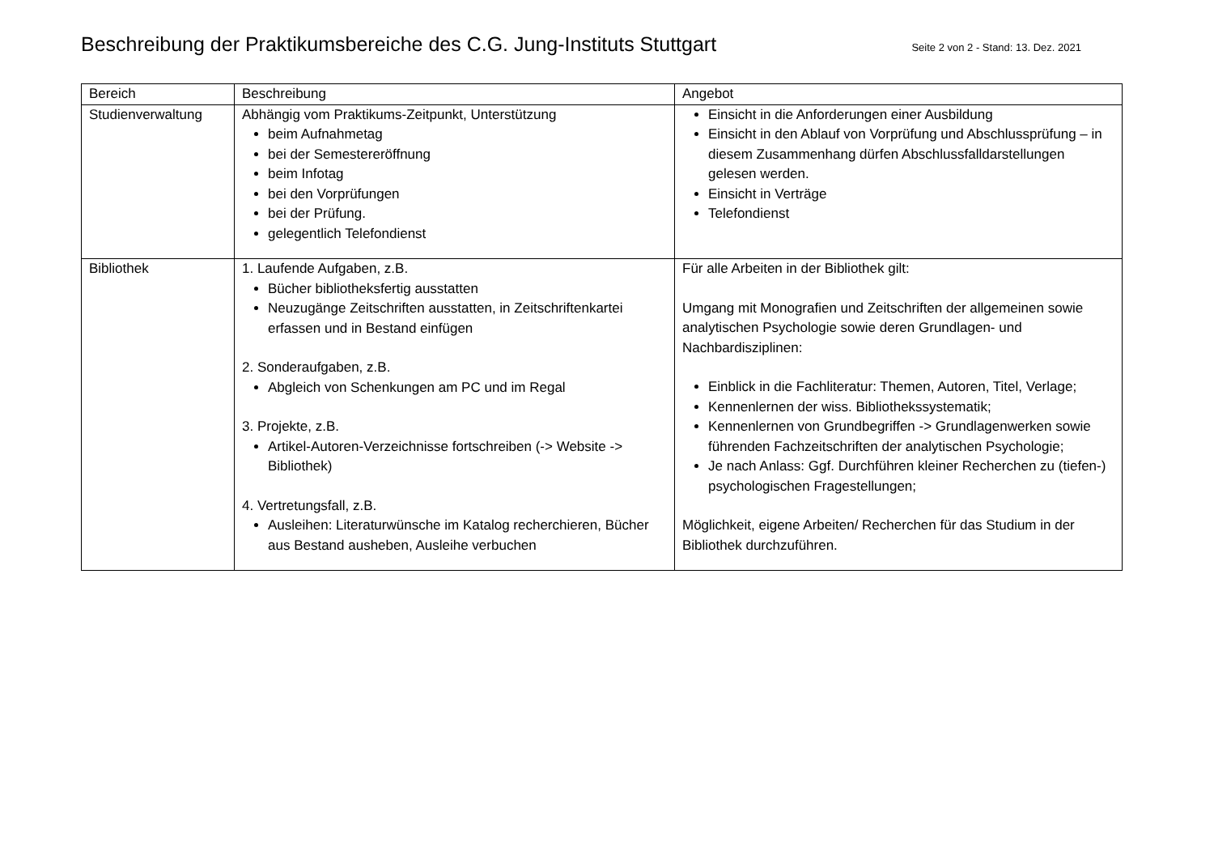Beschreibung der Praktikumsbereiche des C.G. Jung-Instituts Stuttgart
Seite 2 von 2 - Stand: 13. Dez. 2021
| Bereich | Beschreibung | Angebot |
| --- | --- | --- |
| Studienverwaltung | Abhängig vom Praktikums-Zeitpunkt, Unterstützung beim Aufnahmetag bei der Semestereröffnung beim Infotag bei den Vorprüfungen bei der Prüfung. gelegentlich Telefondienst | Einsicht in die Anforderungen einer Ausbildung Einsicht in den Ablauf von Vorprüfung und Abschlussprüfung – in diesem Zusammenhang dürfen Abschlussfalldarstellungen gelesen werden. Einsicht in Verträge Telefondienst |
| Bibliothek | 1. Laufende Aufgaben, z.B. Bücher bibliotheksfertig ausstatten Neuzugänge Zeitschriften ausstatten, in Zeitschriftenkartei erfassen und in Bestand einfügen 2. Sonderaufgaben, z.B. Abgleich von Schenkungen am PC und im Regal 3. Projekte, z.B. Artikel-Autoren-Verzeichnisse fortschreiben (-> Website -> Bibliothek) 4. Vertretungsfall, z.B. Ausleihen: Literaturwünsche im Katalog recherchieren, Bücher aus Bestand ausheben, Ausleihe verbuchen | Für alle Arbeiten in der Bibliothek gilt: Umgang mit Monografien und Zeitschriften der allgemeinen sowie analytischen Psychologie sowie deren Grundlagen- und Nachbardisziplinen: Einblick in die Fachliteratur: Themen, Autoren, Titel, Verlage; Kennenlernen der wiss. Bibliothekssystematik; Kennenlernen von Grundbegriffen -> Grundlagenwerken sowie führenden Fachzeitschriften der analytischen Psychologie; Je nach Anlass: Ggf. Durchführen kleiner Recherchen zu (tiefen-) psychologischen Fragestellungen; Möglichkeit, eigene Arbeiten/ Recherchen für das Studium in der Bibliothek durchzuführen. |